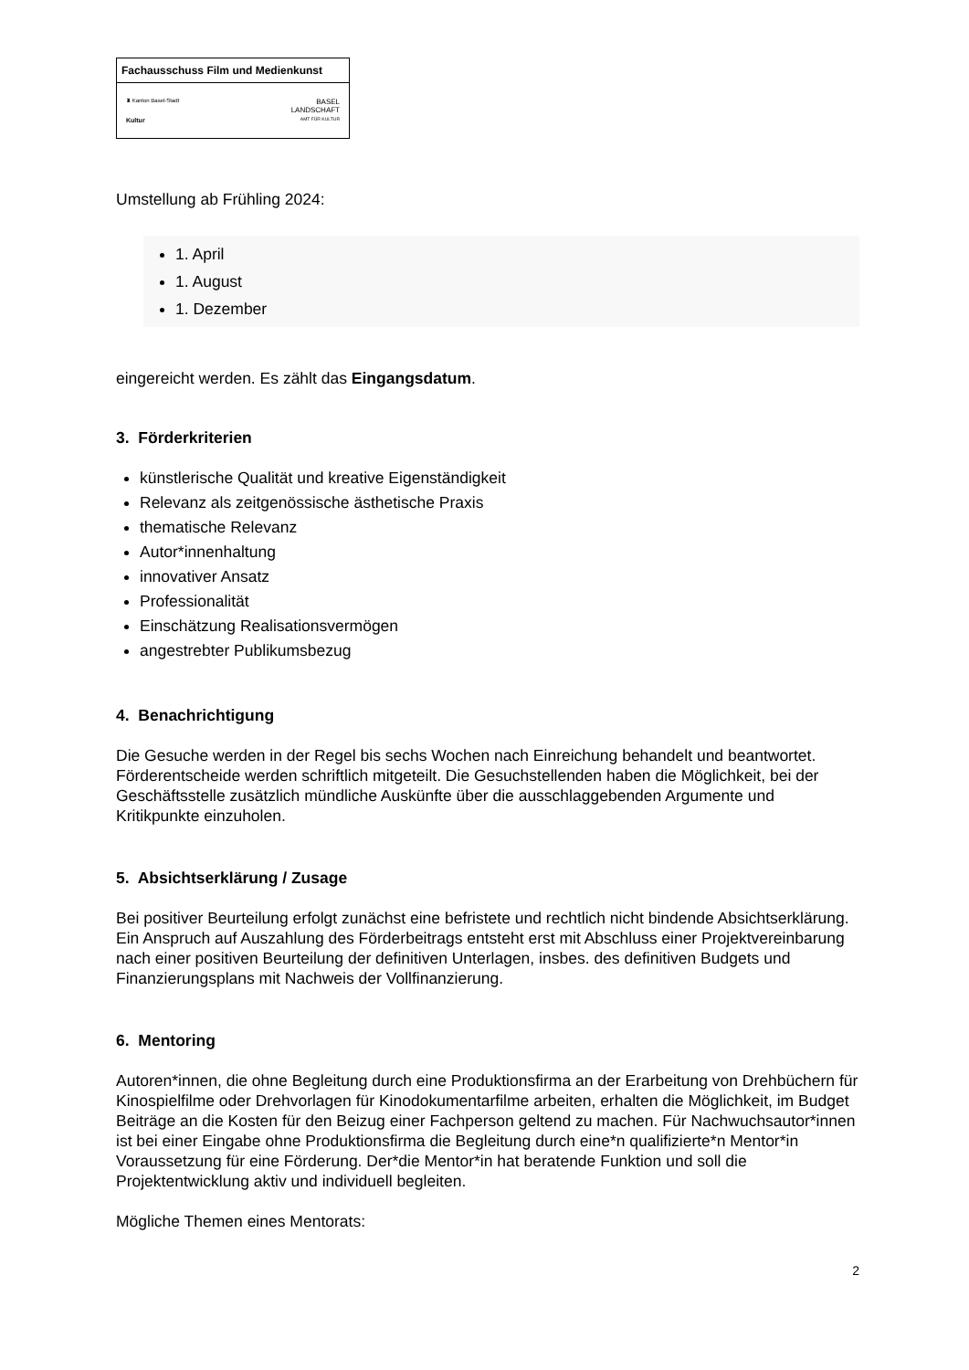Fachausschuss Film und Medienkunst
♜ Kanton Basel-Stadt
Kultur
BASEL
LANDSCHAFT
AMT FÜR KULTUR
Umstellung ab Frühling 2024:
1. April
1. August
1. Dezember
eingereicht werden. Es zählt das Eingangsdatum.
3. Förderkriterien
künstlerische Qualität und kreative Eigenständigkeit
Relevanz als zeitgenössische ästhetische Praxis
thematische Relevanz
Autor*innenhaltung
innovativer Ansatz
Professionalität
Einschätzung Realisationsvermögen
angestrebter Publikumsbezug
4. Benachrichtigung
Die Gesuche werden in der Regel bis sechs Wochen nach Einreichung behandelt und beantwortet. Förderentscheide werden schriftlich mitgeteilt. Die Gesuchstellenden haben die Möglichkeit, bei der Geschäftsstelle zusätzlich mündliche Auskünfte über die ausschlaggebenden Argumente und Kritikpunkte einzuholen.
5. Absichtserklärung / Zusage
Bei positiver Beurteilung erfolgt zunächst eine befristete und rechtlich nicht bindende Absichtserklärung. Ein Anspruch auf Auszahlung des Förderbeitrags entsteht erst mit Abschluss einer Projektvereinbarung nach einer positiven Beurteilung der definitiven Unterlagen, insbes. des definitiven Budgets und Finanzierungsplans mit Nachweis der Vollfinanzierung.
6. Mentoring
Autoren*innen, die ohne Begleitung durch eine Produktionsfirma an der Erarbeitung von Drehbüchern für Kinospielfilme oder Drehvorlagen für Kinodokumentarfilme arbeiten, erhalten die Möglichkeit, im Budget Beiträge an die Kosten für den Beizug einer Fachperson geltend zu machen. Für Nachwuchsautor*innen ist bei einer Eingabe ohne Produktionsfirma die Begleitung durch eine*n qualifizierte*n Mentor*in Voraussetzung für eine Förderung. Der*die Mentor*in hat beratende Funktion und soll die Projektentwicklung aktiv und individuell begleiten.
Mögliche Themen eines Mentorats:
2